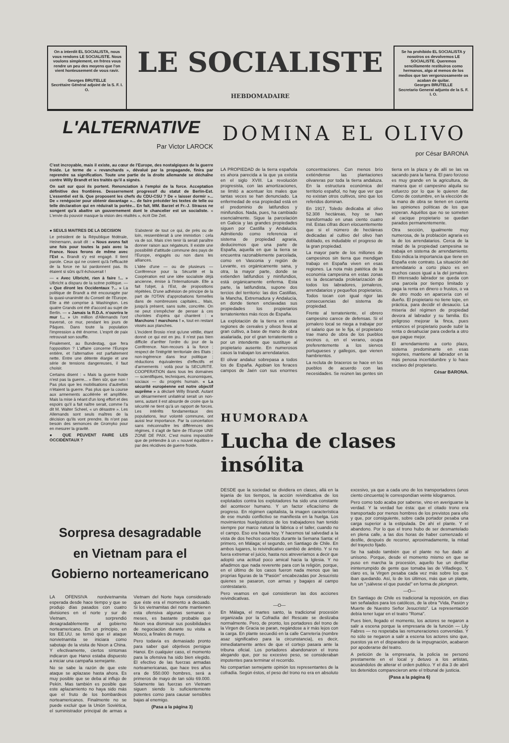On a interdit EL SOCIALISTA, nous vous rendons LE SOCIALISTE. Nous voulons simplement, en frères vous rendre un peu des moyens que l'on vient honteusement de vous ravir.
Georges BRUTELLE
Secrétaire Général adjoint de la S. F. I. O.
LE SOCIALISTE
HEBDOMADAIRE
Se ha prohibido EL SOCIALISTA y nosotros os devolvemos LE SOCIALISTE. Queremos sencillamente restituiros como hermanos, algo al menos de los medios que tan vergonzosamente os acaban de quitar.
Georges BRUTELLE
Secretario General adjunto de la S. F. I. O.
L'ALTERNATIVE
Par Victor LAROCK
C'est incroyable, mais il existe, au cœur de l'Europe, des nostalgiques de la guerre froide. Le terme de « revanchards », dévalué par la propagande, finira par reprendre sa signification. Toute une partie de la droite allemande se déchaîne contre Willy Brandt et les traités qu'il a signés.
On sait sur quoi ils portent. Renonciation à l'emploi de la force. Acceptation définitive des frontières. Desserrement progressif du statut de Berlin-Est. L'essentiel est là. Que proposent les chefs du CDU-CSU ? De « laisser dormir »... De « renégocier pour obtenir davantage »... de faire précéder les textes de telle ou telle déclaration qui en réduirait la portée... En fait, MM. Barzel et Fr.-J. Strauss ne songent qu'à abattre un gouvernement dont le chancelier est un socialiste. « L'envie du pouvoir masque la vision des réalités », écrit Die Zeit.
● SEULS MAITRES DE LA DECISION
Le président de la République fédérale, Heinemann, avait dit : « Nous avons fait une fois pour toutes la paix avec la France. Nous ferons de même avec l'Est ». Brandt s'y est engagé. Il tient parole. Ceux qui ne croient qu'à l'efficacité de la force ne lui pardonnent pas. Ils étaient si sûrs qu'il échouerait !
— « Avec Ulbricht, rien à faire !... » Ulbricht a disparu de la scène politique. — « Que diront les Occidentaux ?... » La politique de Brandt a été encouragée par la quasi-unanimité du Conseil de l'Europe. Elle a été comprise à Washington. Les quatre Grands ont été d'accord au sujet de Berlin. — « Jamais la R.D.A. n'ouvrira le mur !... » Un million d'Allemands l'ont traversé, ce mur, pendant les jours de Pâques. Dans toute la population l'impression a été énorme. L'esprit de paix retrouvait son souffle.
Finalement, au Bundestag, que fera l'opposition ? L'affaire concerne l'Europe entière, et l'alternative est parfaitement nette. Entre une détente élargie et une série de tensions dangereuses, il faut choisir.
Certains disent : « Mais la guerre froide n'est pas la guerre... » Bien sûr, que non ! Pas plus que les mobilisations d'autrefois n'étaient la guerre. Pas plus que la course aux armements accélérée et amplifiée. Mais la mise à néant d'un long effort et des espoirs qu'il a fait naître serait, comme l'a dit M. Walter Scheel, « un désastre ». Les Allemands sont seuls maîtres de la décision qu'ils vont prendre. Ils n'ont pas besoin des semonces de Gromyko pour en mesurer la gravité.
● QUE PEUVENT FAIRE LES OCCIDENTAUX ?
S'abstenir de tout ce qui, de près ou de loin, ressemblerait à une immixtion : cela va de soi. Mais s'en tenir là serait paraître donner raison aux négateurs. Il existe une possibilité d'attitude commune des pays de l'Europe, engagés ou non dans les alliances.
L'idée d'une — ou de plusieurs — Conférence pour la Sécurité et la Coopération est une idée socialiste déjà ancienne, émise à l'Internationale. Elle a fait l'objet, à l'Est, de propositions répétées. D'une adhésion de principe de la part de l'OTAN d'approbations formelles dans de nombreuses capitales... Mais, jusqu'à présent, sans suite, concrète. On ne peut s'empêcher de penser à ces choristes d'opéra qui chantent : « Marchons ! marchons ! », tout en restant vissés aux planches.
L'incident Brosio n'est qu'une vétille, étant donné ce qui est en jeu. Il n'est pas bien difficile d'arrêter l'ordre du jour de la Conférence. Non-recours à la force ; respect de l'intégrité territoriale des Etats ; non-ingérence dans leur politique ; réductions équivalentes d'effectifs et d'armements : voilà pour la SECURITE. COOPERATION dans tous les domaines — scientifiques, techniques, économiques, sociaux — du progrès humain. « La sécurité européenne est notre objectif suprême » a déclaré Willy Brandt. Autant un désarmement unilatéral serait un non-sens, autant il est absurde de croire que la sécurité ne tient qu'à un rapport de forces. Les intérêts fondamentaux des populations, leur volonté commune, ont aussi leur importance. Par la concertation sans méconnaître les différences des régimes, il s'agit de faire de l'Europe UNE ZONE DE PAIX. C'est moins impossible que de prétendre à un « nouvel équilibre » par des récidives de guerre froide.
Sorpresa desagradable en Vietnam para el Gobierno norteamericano
LA OFENSIVA nordvietnamita esperada desde hace tiempo y que se produjo días pasados con cuatro divisiones en el norte y sur de Vietnam, sorprendió desagradablemente al gobierno norteamericano. En un principio, en los EE.UU. se temió que el ataque norvietnamita se iniciara como sabotaje de la visita de Nixon a China. Y efectivamente, ciertos síntomas indicaron que Hanoi estaba dispuesto a iniciar una campaña semejante.
No se sabe la razón de que este ataque se aplazase hasta ahora. Es muy posible que se deba al influjo de Pekín. Mas también es posible que este aplazamiento no haya sido más que el fruto de los bombardeos norteamericanos. Finalmente no se puede excluir que la Unión Soviética, el suministrador principal de armas a Vietnam del Norte haya considerado que éste era el momento a decuado. Si los vietnamitas del norte mantienen esta ofensiva algunas semanas o meses, es bastante probable que Nixon vea disminuir sus posibilidades de negociación durante su visita a Moscú, a finales de mayo.
Pero todavía es demasiado pronto para saber qué objetivos persigue Hanoi. En cualquier caso, el momento para la ofensiva ha sido bien elegido. El efectivo de las fuerzas armadas norteamericanas, que hace tres años era de 550.000 hombres, será a primeros de mayo de tan sólo 69.000. Solamente las fuerzas en Vietnam siguen siendo lo suficientemente potentes como para causar sensibles bajas al enemigo.
(Pasa a la página 3)
DOMINA EL OLIVO
por César BARONA
LA PROPIEDAD de la tierra española es ahora parecida a la que ya existía en el siglo XVIII. La revolución progresista, con las amortizaciones, se limitó a acentuar los males que tantas veces se han denunciado. La enfermedad de esa propiedad está en el predominio de latifundios y minifundios. Nada, pues, ha cambiado esencialmente. Sigue la parcelación en Galicia y las grandes propiedades siguen por Castilla y Andalucía. Admitiendo como referencia el sistema de propiedad agraria, deduciremos que una parte de España, aquella en que la tierra se encuentra razonablemente parcelada, como en Vasconia y región de Levante, es orgánicamente sana, y otra, la mayor parte, donde se extienden latifundios y minifundios, está orgánicamente enferma. Esta parte, la latifundista, supone dos tercios del territorio: las dos Castillas, la Mancha, Extremadura y Andalucía, en donde tienen enclavadas sus propiedades los propietarios terratenientes más ricos de España.
La explotación de la tierra en estas regiones de cereales y olivos lleva al gran cultivo, a base de mano de obra asalariada, por el gran terrateniente o por un intendente que sustituye al propietario ausente. En numerosos casos la trabajan los arrendatarios.
El olivar andaluz sobrepasa a todos los de España. Agobian los feraces campos de Jaén con sus enormes concentraciones. Con menos brío extiéndense las plantaciones olivareras por toda la tierra andaluza. En la estructura económica del territorio español, no hay que ver que no existan otros cultivos, sino que los referidos dominan.
En 1917, Toledo dedicaba al olivo 52.308 hectáreas, hoy se han transformado en unas ciento cuatro mil. Estas cifras dicen elocuentemente que si el número de hectáreas dedicadas al cultivo del olivo han doblado, es indudable el progreso de la gran propiedad.
La mayor parte de los millones de campesinos sin tierra que mendigan trabajo en España viven en esas regiones. La nota más patética de la economía campesina en estas zonas es la descarnada proletarización de todos los labradores, jornaleros, arrendatarios y pequeños propietarios. Todos tocan con igual rigor las consecuencias del sistema de propiedad.
Frente al terrateniente, el obrero campesino carece de defensas. Si el jornalero local se niega a trabajar por el salario que se le fija, el propietario trae mano de obra de los pueblos vecinos o, en el verano, ocupa preferentemente a los siervos portugueses y gallegos, que vienen hambrientos.
La recluta de braceros se hace en los pueblos de acuerdo con las necesidades. Se reúnen las gentes sin tierra en la plaza y de allí se las va sacando para la faena. El paro forzoso es muy grande en la agricultura, de manera que el campesino alquila su esfuerzo por lo que le quieren dar. Como de costumbre, en la elección de la mano de obra se tienen en cuenta las opiniones políticas de los que esperan. Aquéllos que no se someten al cacique propietario se quedan parados permanentemente.
Otra sección, igualmente muy numerosa, de la problación agraria es la de los arrendatarios. Cerca de la mitad de la propiedad campesina se trabaja en sistema de arrendamiento. Esto indica la importancia que tiene en España este contrato. La situación del arrendatario a corto plazo es en muchos casos igual a la del jornalero. El interesado labrador se queda con una parcela por tiempo limitado y paga la renta en dinero o frustos, o va de otro modo en aparcería con el dueño. El propietario no tiene tope, en práctica, para decidir el desaucio. La miseria del régimen de propiedad devora al labrador y su familia. Es peligroso mejorar la finca, pues entonces el propietario puede subir la renta o desahuciar para cederla a otro que pague mejor.
El arrendamiento a corto plazo, sistema predominante en esas regiones, mantiene al labrador en la más penosa incertidumbre y lo hace esclavo del propietario.
César BARONA.
HUMORADA
Lucha de clases insólita
DESDE que la sociedad se dividiera en clases, allá en la lejanía de los tiempos, la acción reivindicativa de los explotados contra los explotadores ha sido una constante del acontecer humano. Y un factor eficacísimo de progreso. En régimen capitalista, la imagen característica de ese mundo conflictivo se manifiesta en la huelga. Los movimientos huelguísticos de los trabajadores han tenido siempre por marco natural la fábrica o el taller, cuando no el campo. Eso era hasta hoy. Y hacemos tal salvedad a la vista de dos hechos ocurridos durante la Semana Santa: el primero, en Málaga; el segundo, en Santiago de Chile. En ambos lugares, lo reivindicativo cambió de ámbito. Y si no fuera extremar el juicio, hasta nos atreveríamos a decir que adoptó una actitud poco amical hacia la Iglesia. Y no añadimos que nada reverente para con la religión, porque, en el último de los casos fueron nada menos que las proprias figuras de la "Pasión" encabezadas por Jesucristo quienes se pasaron, con armas y bagajes al campo contestatario.
Pero veamos en qué consistieron las dos acciones reivindicativas.
—O—
En Málaga, el martes santo, la tradicional procesión organizada por la Cofradía del Rescate se deslizaba normalmente. Pero, de pronto, los portadores del trono de la Virgen de Gracia se paran, negándose a ir más lejos con la carga. En plante secuedió en la calle Carretería (nombre asaz significativo para la circunstancia), es decir, inmediatamente antes de que el cortejo pasara ante la tribuna oficial. Los portadores abandonaron el trono alegando que, por su excesivo peso, se consideraban impotentes para terminar el recorrido.
No compartían semejante opinión los representantes de la cofradía. Según éstos, el peso del trono no era en absoluto excesivo, ya que a cada uno de los transportadores (unos ciento cincuenta) le correspondían veinte kilogramos.
Pero como todo acaba por saberse, vino en averiguarse la verdad. Y la verdad fue ésta: que el citado trono era transportado por menos hombres de los previstos para ello y que, por consiguiente, sobre cada portador pesaba una carga superior a la estipulada. De ahí el plante. Y el abandono. Por lo que el trono hubo de ser desmantelado en plena calle, a las dos horas de haber comenzado el desfile, después de recorrer, aproximadamente, la mitad del trayecto fijado.
Se ha sabido también que el plante no fue dado al unísono. Porque, desde el momento mismo en que se puso en marcha la procesión, aquello fue un desfilar ininterrumpido de gente que tomaba las de Villadiego. Y, claro es, la Virgen pesaba cada vez más sobre los que iban quedando. Así, lo de los últimos, más que un plante, fue un "¡sálvese el que pueda!" en forma de plongeon.
—O—
En Santiago de Chile es tradicional la reposición, en días tan señalados para los católicos, de la obra "Vida, Pasión y Muerte de Nuestro Señor Jesucristo". La representación debía tener lugar en el teatro "Roma".
Pues bien, llegado el momento, los actores se negaron a salir a escena porque la empresaria de la función — Lily Fabres — no respetaba las remuneraciones convenidas. Y no sólo se negaron a salir a escena los actores sino que, puestos ya en el disparadero de la impugnación, acabaron por apoderarse del teatro.
A petición de la empresaria, la policía se personó prestamente en el local y detuvo a los artistas, acusándolos de alterar el orden publico. Y el día 3 de abril los detenidos comparecieron ante el tribunal de justicia.
(Pasa a la página 6)